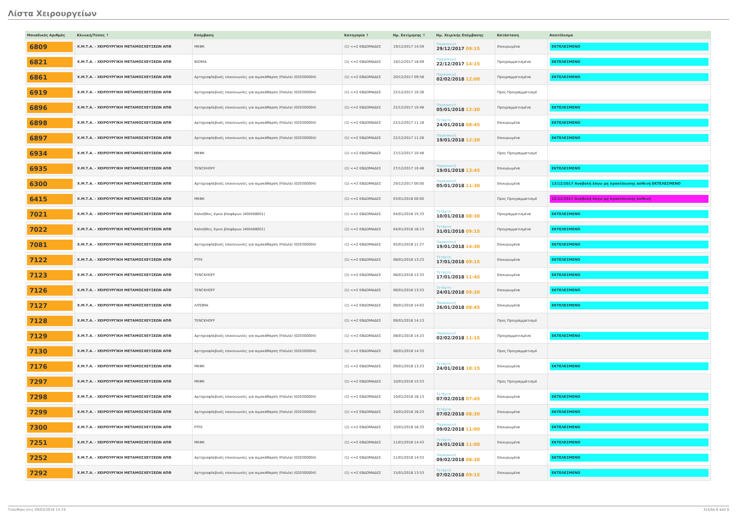Λίστα Χειρουργείων
| Μοναδικός Αριθμός | Κλινική/Τύπος ↑ | Επέμβαση | Κατηγορία ↑ | Ημ. Εκτίμησης ↑ | Ημ. Χειρ/κής Επέμβασης | Κατάσταση | Αποτέλεσμα |
| --- | --- | --- | --- | --- | --- | --- | --- |
| 6809 | Χ.Μ.Τ.Α. - ΧΕΙΡΟΥΡΓΙΚΗ ΜΕΤΑΜΟΣΧΕΥΣΕΩΝ ΑΠΘ | ΜΚΦΚ | (1) <=2 ΕΒΔΟΜΑΔΕΣ | 19/12/2017 14:59 | Παρασκευή 29/12/2017 09:15 | Επικυρωμένα | ΕΚΤΕΛΕΣΜΕΝΟ |
| 6821 | Χ.Μ.Τ.Α. - ΧΕΙΡΟΥΡΓΙΚΗ ΜΕΤΑΜΟΣΧΕΥΣΕΩΝ ΑΠΘ | ΒΙΟΨΙΑ | (1) <=2 ΕΒΔΟΜΑΔΕΣ | 19/12/2017 18:09 | Παρασκευή 22/12/2017 14:15 | Προγραμματισμένα | ΕΚΤΕΛΕΣΜΕΝΟ |
| 6861 | Χ.Μ.Τ.Α. - ΧΕΙΡΟΥΡΓΙΚΗ ΜΕΤΑΜΟΣΧΕΥΣΕΩΝ ΑΠΘ | Αρτηριοφλεβικές επικοινωνίες για αιμοκάθαρση (Fistula) (020300004) | (1) <=2 ΕΒΔΟΜΑΔΕΣ | 20/12/2017 09:58 | Παρασκευή 02/02/2018 12:00 | Προγραμματισμένα | ΕΚΤΕΛΕΣΜΕΝΟ |
| 6919 | Χ.Μ.Τ.Α. - ΧΕΙΡΟΥΡΓΙΚΗ ΜΕΤΑΜΟΣΧΕΥΣΕΩΝ ΑΠΘ | Αρτηριοφλεβικές επικοινωνίες για αιμοκάθαρση (Fistula) (020300004) | (1) <=2 ΕΒΔΟΜΑΔΕΣ | 22/12/2017 10:38 | | Προς Προγραμματισμό | |
| 6896 | Χ.Μ.Τ.Α. - ΧΕΙΡΟΥΡΓΙΚΗ ΜΕΤΑΜΟΣΧΕΥΣΕΩΝ ΑΠΘ | Αρτηριοφλεβικές επικοινωνίες για αιμοκάθαρση (Fistula) (020300004) | (1) <=2 ΕΒΔΟΜΑΔΕΣ | 22/12/2017 10:48 | Παρασκευή 05/01/2018 12:30 | Προγραμματισμένα | ΕΚΤΕΛΕΣΜΕΝΟ |
| 6898 | Χ.Μ.Τ.Α. - ΧΕΙΡΟΥΡΓΙΚΗ ΜΕΤΑΜΟΣΧΕΥΣΕΩΝ ΑΠΘ | Αρτηριοφλεβικές επικοινωνίες για αιμοκάθαρση (Fistula) (020300004) | (1) <=2 ΕΒΔΟΜΑΔΕΣ | 22/12/2017 11:18 | Τετάρτη 24/01/2018 08:45 | Επικυρωμένα | ΕΚΤΕΛΕΣΜΕΝΟ |
| 6897 | Χ.Μ.Τ.Α. - ΧΕΙΡΟΥΡΓΙΚΗ ΜΕΤΑΜΟΣΧΕΥΣΕΩΝ ΑΠΘ | Αρτηριοφλεβικές επικοινωνίες για αιμοκάθαρση (Fistula) (020300004) | (1) <=2 ΕΒΔΟΜΑΔΕΣ | 22/12/2017 11:28 | Παρασκευή 19/01/2018 12:30 | Επικυρωμένα | ΕΚΤΕΛΕΣΜΕΝΟ |
| 6934 | Χ.Μ.Τ.Α. - ΧΕΙΡΟΥΡΓΙΚΗ ΜΕΤΑΜΟΣΧΕΥΣΕΩΝ ΑΠΘ | ΜΚΦΚ | (1) <=2 ΕΒΔΟΜΑΔΕΣ | 27/12/2017 10:48 | | Προς Προγραμματισμό | |
| 6935 | Χ.Μ.Τ.Α. - ΧΕΙΡΟΥΡΓΙΚΗ ΜΕΤΑΜΟΣΧΕΥΣΕΩΝ ΑΠΘ | TENCKHOFF | (1) <=2 ΕΒΔΟΜΑΔΕΣ | 27/12/2017 10:48 | Παρασκευή 19/01/2018 13:45 | Επικυρωμένα | ΕΚΤΕΛΕΣΜΕΝΟ |
| 6300 | Χ.Μ.Τ.Α. - ΧΕΙΡΟΥΡΓΙΚΗ ΜΕΤΑΜΟΣΧΕΥΣΕΩΝ ΑΠΘ | Αρτηριοφλεβικές επικοινωνίες για αιμοκάθαρση (Fistula) (020300004) | (1) <=2 ΕΒΔΟΜΑΔΕΣ | 29/12/2017 00:00 | Παρασκευή 05/01/2018 11:30 | Επικυρωμένα | 13/12/2017 Αναβολή λόγω μη προσέλευσης ασθενή ΕΚΤΕΛΕΣΜΕΝΟ |
| 6415 | Χ.Μ.Τ.Α. - ΧΕΙΡΟΥΡΓΙΚΗ ΜΕΤΑΜΟΣΧΕΥΣΕΩΝ ΑΠΘ | ΜΚΦΚ | (1) <=2 ΕΒΔΟΜΑΔΕΣ | 03/01/2018 00:00 | | Προς Προγραμματισμό | 22/12/2017 Αναβολή λόγω μη προσέλευσης ασθενή |
| 7021 | Χ.Μ.Τ.Α. - ΧΕΙΡΟΥΡΓΙΚΗ ΜΕΤΑΜΟΣΧΕΥΣΕΩΝ ΑΠΘ | Καλοήθεις όγκοι βλεφάρων (400408001) | (1) <=2 ΕΒΔΟΜΑΔΕΣ | 04/01/2018 15:33 | Τετάρτη 10/01/2018 08:30 | Προγραμματισμένα | ΕΚΤΕΛΕΣΜΕΝΟ |
| 7022 | Χ.Μ.Τ.Α. - ΧΕΙΡΟΥΡΓΙΚΗ ΜΕΤΑΜΟΣΧΕΥΣΕΩΝ ΑΠΘ | Καλοήθεις όγκοι βλεφάρων (400408001) | (1) <=2 ΕΒΔΟΜΑΔΕΣ | 04/01/2018 16:13 | Τετάρτη 31/01/2018 09:15 | Προγραμματισμένα | ΕΚΤΕΛΕΣΜΕΝΟ |
| 7081 | Χ.Μ.Τ.Α. - ΧΕΙΡΟΥΡΓΙΚΗ ΜΕΤΑΜΟΣΧΕΥΣΕΩΝ ΑΠΘ | Αρτηριοφλεβικές επικοινωνίες για αιμοκάθαρση (Fistula) (020300004) | (1) <=2 ΕΒΔΟΜΑΔΕΣ | 05/01/2018 11:27 | Παρασκευή 19/01/2018 14:30 | Επικυρωμένα | ΕΚΤΕΛΕΣΜΕΝΟ |
| 7122 | Χ.Μ.Τ.Α. - ΧΕΙΡΟΥΡΓΙΚΗ ΜΕΤΑΜΟΣΧΕΥΣΕΩΝ ΑΠΘ | PTFE | (1) <=2 ΕΒΔΟΜΑΔΕΣ | 08/01/2018 13:23 | Τετάρτη 17/01/2018 09:15 | Επικυρωμένα | ΕΚΤΕΛΕΣΜΕΝΟ |
| 7123 | Χ.Μ.Τ.Α. - ΧΕΙΡΟΥΡΓΙΚΗ ΜΕΤΑΜΟΣΧΕΥΣΕΩΝ ΑΠΘ | TENCKHOFF | (1) <=2 ΕΒΔΟΜΑΔΕΣ | 08/01/2018 13:33 | Τετάρτη 17/01/2018 11:45 | Επικυρωμένα | ΕΚΤΕΛΕΣΜΕΝΟ |
| 7126 | Χ.Μ.Τ.Α. - ΧΕΙΡΟΥΡΓΙΚΗ ΜΕΤΑΜΟΣΧΕΥΣΕΩΝ ΑΠΘ | TENCKHOFF | (1) <=2 ΕΒΔΟΜΑΔΕΣ | 08/01/2018 13:53 | Τετάρτη 24/01/2018 09:30 | Επικυρωμένα | ΕΚΤΕΛΕΣΜΕΝΟ |
| 7127 | Χ.Μ.Τ.Α. - ΧΕΙΡΟΥΡΓΙΚΗ ΜΕΤΑΜΟΣΧΕΥΣΕΩΝ ΑΠΘ | ΛΙΠΩΜΑ | (1) <=2 ΕΒΔΟΜΑΔΕΣ | 08/01/2018 14:03 | Παρασκευή 26/01/2018 08:45 | Επικυρωμένα | ΕΚΤΕΛΕΣΜΕΝΟ |
| 7128 | Χ.Μ.Τ.Α. - ΧΕΙΡΟΥΡΓΙΚΗ ΜΕΤΑΜΟΣΧΕΥΣΕΩΝ ΑΠΘ | TENCKHOFF | (1) <=2 ΕΒΔΟΜΑΔΕΣ | 08/01/2018 14:13 | | Προς Προγραμματισμό | |
| 7129 | Χ.Μ.Τ.Α. - ΧΕΙΡΟΥΡΓΙΚΗ ΜΕΤΑΜΟΣΧΕΥΣΕΩΝ ΑΠΘ | Αρτηριοφλεβικές επικοινωνίες για αιμοκάθαρση (Fistula) (020300004) | (1) <=2 ΕΒΔΟΜΑΔΕΣ | 08/01/2018 14:23 | Παρασκευή 02/02/2018 11:15 | Προγραμματισμένα | ΕΚΤΕΛΕΣΜΕΝΟ |
| 7130 | Χ.Μ.Τ.Α. - ΧΕΙΡΟΥΡΓΙΚΗ ΜΕΤΑΜΟΣΧΕΥΣΕΩΝ ΑΠΘ | Αρτηριοφλεβικές επικοινωνίες για αιμοκάθαρση (Fistula) (020300004) | (1) <=2 ΕΒΔΟΜΑΔΕΣ | 08/01/2018 14:33 | | Προς Προγραμματισμό | |
| 7176 | Χ.Μ.Τ.Α. - ΧΕΙΡΟΥΡΓΙΚΗ ΜΕΤΑΜΟΣΧΕΥΣΕΩΝ ΑΠΘ | ΜΚΦΚ | (1) <=2 ΕΒΔΟΜΑΔΕΣ | 09/01/2018 13:23 | Τετάρτη 24/01/2018 10:15 | Επικυρωμένα | ΕΚΤΕΛΕΣΜΕΝΟ |
| 7297 | Χ.Μ.Τ.Α. - ΧΕΙΡΟΥΡΓΙΚΗ ΜΕΤΑΜΟΣΧΕΥΣΕΩΝ ΑΠΘ | ΜΚΦΚ | (1) <=2 ΕΒΔΟΜΑΔΕΣ | 10/01/2018 15:53 | | Προς Προγραμματισμό | |
| 7298 | Χ.Μ.Τ.Α. - ΧΕΙΡΟΥΡΓΙΚΗ ΜΕΤΑΜΟΣΧΕΥΣΕΩΝ ΑΠΘ | Αρτηριοφλεβικές επικοινωνίες για αιμοκάθαρση (Fistula) (020300004) | (1) <=2 ΕΒΔΟΜΑΔΕΣ | 10/01/2018 16:13 | Τετάρτη 07/02/2018 07:45 | Επικυρωμένα | ΕΚΤΕΛΕΣΜΕΝΟ |
| 7299 | Χ.Μ.Τ.Α. - ΧΕΙΡΟΥΡΓΙΚΗ ΜΕΤΑΜΟΣΧΕΥΣΕΩΝ ΑΠΘ | Αρτηριοφλεβικές επικοινωνίες για αιμοκάθαρση (Fistula) (020300004) | (1) <=2 ΕΒΔΟΜΑΔΕΣ | 10/01/2018 16:23 | Τετάρτη 07/02/2018 08:30 | Επικυρωμένα | ΕΚΤΕΛΕΣΜΕΝΟ |
| 7300 | Χ.Μ.Τ.Α. - ΧΕΙΡΟΥΡΓΙΚΗ ΜΕΤΑΜΟΣΧΕΥΣΕΩΝ ΑΠΘ | PTFE | (1) <=2 ΕΒΔΟΜΑΔΕΣ | 10/01/2018 16:33 | Παρασκευή 09/02/2018 11:00 | Επικυρωμένα | ΕΚΤΕΛΕΣΜΕΝΟ |
| 7251 | Χ.Μ.Τ.Α. - ΧΕΙΡΟΥΡΓΙΚΗ ΜΕΤΑΜΟΣΧΕΥΣΕΩΝ ΑΠΘ | ΜΚΦΚ | (1) <=2 ΕΒΔΟΜΑΔΕΣ | 11/01/2018 14:43 | Τετάρτη 24/01/2018 11:00 | Επικυρωμένα | ΕΚΤΕΛΕΣΜΕΝΟ |
| 7252 | Χ.Μ.Τ.Α. - ΧΕΙΡΟΥΡΓΙΚΗ ΜΕΤΑΜΟΣΧΕΥΣΕΩΝ ΑΠΘ | Αρτηριοφλεβικές επικοινωνίες για αιμοκάθαρση (Fistula) (020300004) | (1) <=2 ΕΒΔΟΜΑΔΕΣ | 11/01/2018 14:53 | Παρασκευή 09/02/2018 08:30 | Επικυρωμένα | ΕΚΤΕΛΕΣΜΕΝΟ |
| 7292 | Χ.Μ.Τ.Α. - ΧΕΙΡΟΥΡΓΙΚΗ ΜΕΤΑΜΟΣΧΕΥΣΕΩΝ ΑΠΘ | Αρτηριοφλεβικές επικοινωνίες για αιμοκάθαρση (Fistula) (020300004) | (1) <=2 ΕΒΔΟΜΑΔΕΣ | 15/01/2018 13:53 | Τετάρτη 07/02/2018 09:15 | Επικυρωμένα | ΕΚΤΕΛΕΣΜΕΝΟ |
Τυπώθηκε στις 09/03/2018 14:19 Σελίδα 6 από 8